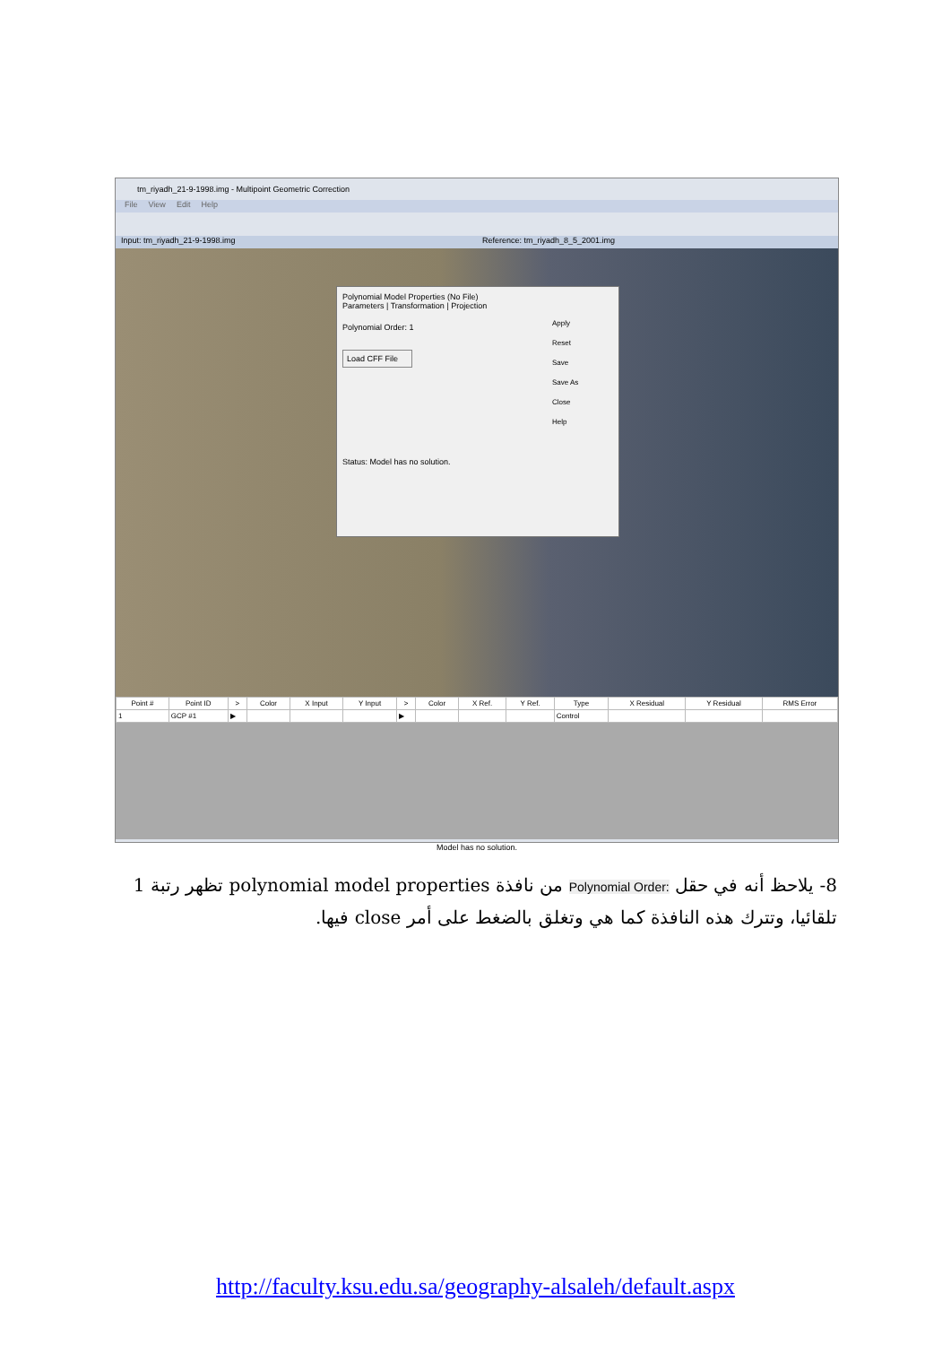tm_riyadh_21-9-1998.img - Multipoint Geometric Correction
File View Edit Help
Input: tm_riyadh_21-9-1998.img Reference: tm_riyadh_8_5_2001.img
Polynomial Model Properties (No File)
Parameters | Transformation | Projection
Polynomial Order: 1
Load CFF File
Status: Model has no solution.
Apply
Reset
Save
Save As
Close
Help
| Point # | Point ID | > | Color | X Input | Y Input | > | Color | X Ref. | Y Ref. | Type | X Residual | Y Residual | RMS Error |
| --- | --- | --- | --- | --- | --- | --- | --- | --- | --- | --- | --- | --- | --- |
| 1 | GCP #1 | ▶ | | | | ▶ | | | | Control | | | |
Model has no solution.
8- يلاحظ أنه في حقل Polynomial Order: من نافذة polynomial model properties تظهر رتبة 1 تلقائيا، وتترك هذه النافذة كما هي وتغلق بالضغط على أمر close فيها.
http://faculty.ksu.edu.sa/geography-alsaleh/default.aspx